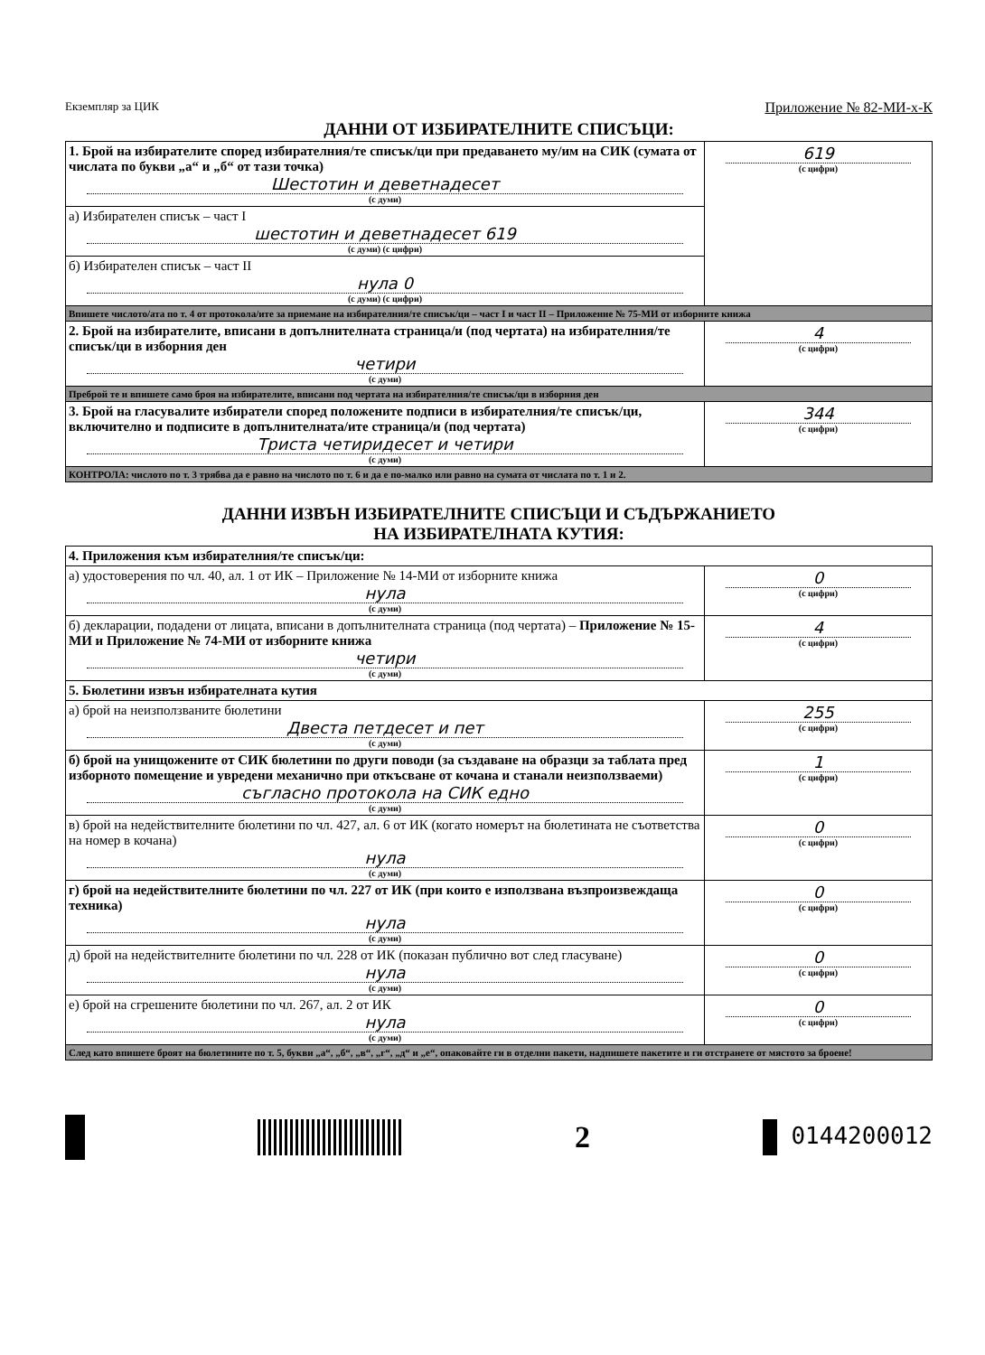Екземпляр за ЦИК Приложение № 82-МИ-х-К
ДАННИ ОТ ИЗБИРАТЕЛНИТЕ СПИСЪЦИ:
| 1. Брой на избирателите според избирателния/те списък/ци при предаването му/им на СИК (сумата от числата по букви „а“ и „б“ от тази точка) Шестотин и деветнадесет (с думи) | 619 (с цифри) |
| а) Избирателен списък – част I шестотин и деветнадесет 619 (с думи) (с цифри) | |
| б) Избирателен списък – част II нула 0 (с думи) (с цифри) | |
| Впишете числото/ата по т. 4 от протокола/ите за приемане на избирателния/те списък/ци – част I и част II – Приложение № 75-МИ от изборните книжа | |
| 2. Брой на избирателите, вписани в допълнителната страница/и (под чертата) на избирателния/те списък/ци в изборния ден четири (с думи) | 4 (с цифри) |
| Преброй те и впишете само броя на избирателите, вписани под чертата на избирателния/те списък/ци в изборния ден | |
| 3. Брой на гласувалите избиратели според положените подписи в избирателния/те списък/ци, включително и подписите в допълнителната/ите страница/и (под чертата) Триста четиридесет и четири (с думи) | 344 (с цифри) |
| КОНТРОЛА: числото по т. 3 трябва да е равно на числото по т. 6 и да е по-малко или равно на сумата от числата по т. 1 и 2. | |
ДАННИ ИЗВЪН ИЗБИРАТЕЛНИТЕ СПИСЪЦИ И СЪДЪРЖАНИЕТО
НА ИЗБИРАТЕЛНАТА КУТИЯ:
| 4. Приложения към избирателния/те списък/ци: | |
| а) удостоверения по чл. 40, ал. 1 от ИК – Приложение № 14-МИ от изборните книжа нула (с думи) | 0 (с цифри) |
| б) декларации, подадени от лицата, вписани в допълнителната страница (под чертата) – Приложение № 15-МИ и Приложение № 74-МИ от изборните книжа четири (с думи) | 4 (с цифри) |
| 5. Бюлетини извън избирателната кутия | |
| а) брой на неизползваните бюлетини Двеста петдесет и пет (с думи) | 255 (с цифри) |
| б) брой на унищожените от СИК бюлетини по други поводи (за създаване на образци за таблата пред изборното помещение и увредени механично при откъсване от кочана и станали неизползваеми) съгласно протокола на СИК едно (с думи) | 1 (с цифри) |
| в) брой на недействителните бюлетини по чл. 427, ал. 6 от ИК (когато номерът на бюлетината не съответства на номер в кочана) нула (с думи) | 0 (с цифри) |
| г) брой на недействителните бюлетини по чл. 227 от ИК (при които е използвана възпроизвеждаща техника) нула (с думи) | 0 (с цифри) |
| д) брой на недействителните бюлетини по чл. 228 от ИК (показан публично вот след гласуване) нула (с думи) | 0 (с цифри) |
| е) брой на сгрешените бюлетини по чл. 267, ал. 2 от ИК нула (с думи) | 0 (с цифри) |
| След като впишете броят на бюлетините по т. 5, букви „а“, „б“, „в“, „г“, „д“ и „е“, опаковайте ги в отделни пакети, надпишете пакетите и ги отстранете от мястото за броене! | |
2 0144200012